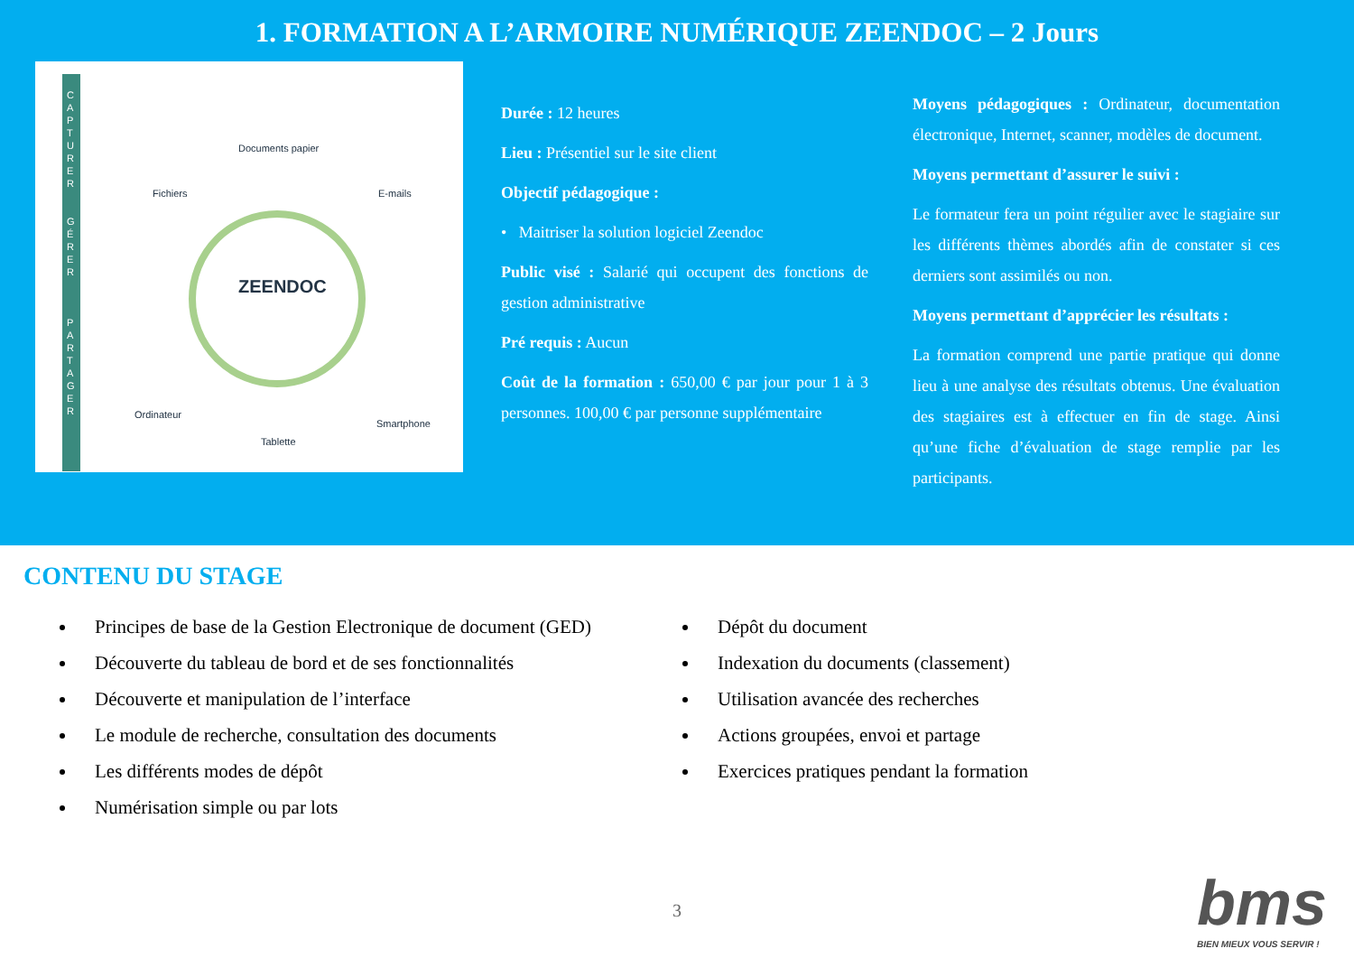1. FORMATION A L’ARMOIRE NUMÉRIQUE ZEENDOC – 2 Jours
C A P T U R E R
G É R E R
P A R T A G E R
Documents papier
Fichiers E-mails
ZEENDOC
Ordinateur
Tablette
Smartphone
Durée : 12 heures
Lieu : Présentiel sur le site client
Objectif pédagogique :
• Maitriser la solution logiciel Zeendoc
Public visé : Salarié qui occupent des fonctions de gestion administrative
Pré requis : Aucun
Coût de la formation : 650,00 € par jour pour 1 à 3 personnes. 100,00 € par personne supplémentaire
Moyens pédagogiques : Ordinateur, documentation électronique, Internet, scanner, modèles de document.
Moyens permettant d’assurer le suivi :
Le formateur fera un point régulier avec le stagiaire sur les différents thèmes abordés afin de constater si ces derniers sont assimilés ou non.
Moyens permettant d’apprécier les résultats :
La formation comprend une partie pratique qui donne lieu à une analyse des résultats obtenus. Une évaluation des stagiaires est à effectuer en fin de stage. Ainsi qu’une fiche d’évaluation de stage remplie par les participants.
CONTENU DU STAGE
Principes de base de la Gestion Electronique de document (GED)
Découverte du tableau de bord et de ses fonctionnalités
Découverte et manipulation de l’interface
Le module de recherche, consultation des documents
Les différents modes de dépôt
Numérisation simple ou par lots
Dépôt du document
Indexation du documents (classement)
Utilisation avancée des recherches
Actions groupées, envoi et partage
Exercices pratiques pendant la formation
3
bms
BIEN MIEUX VOUS SERVIR !